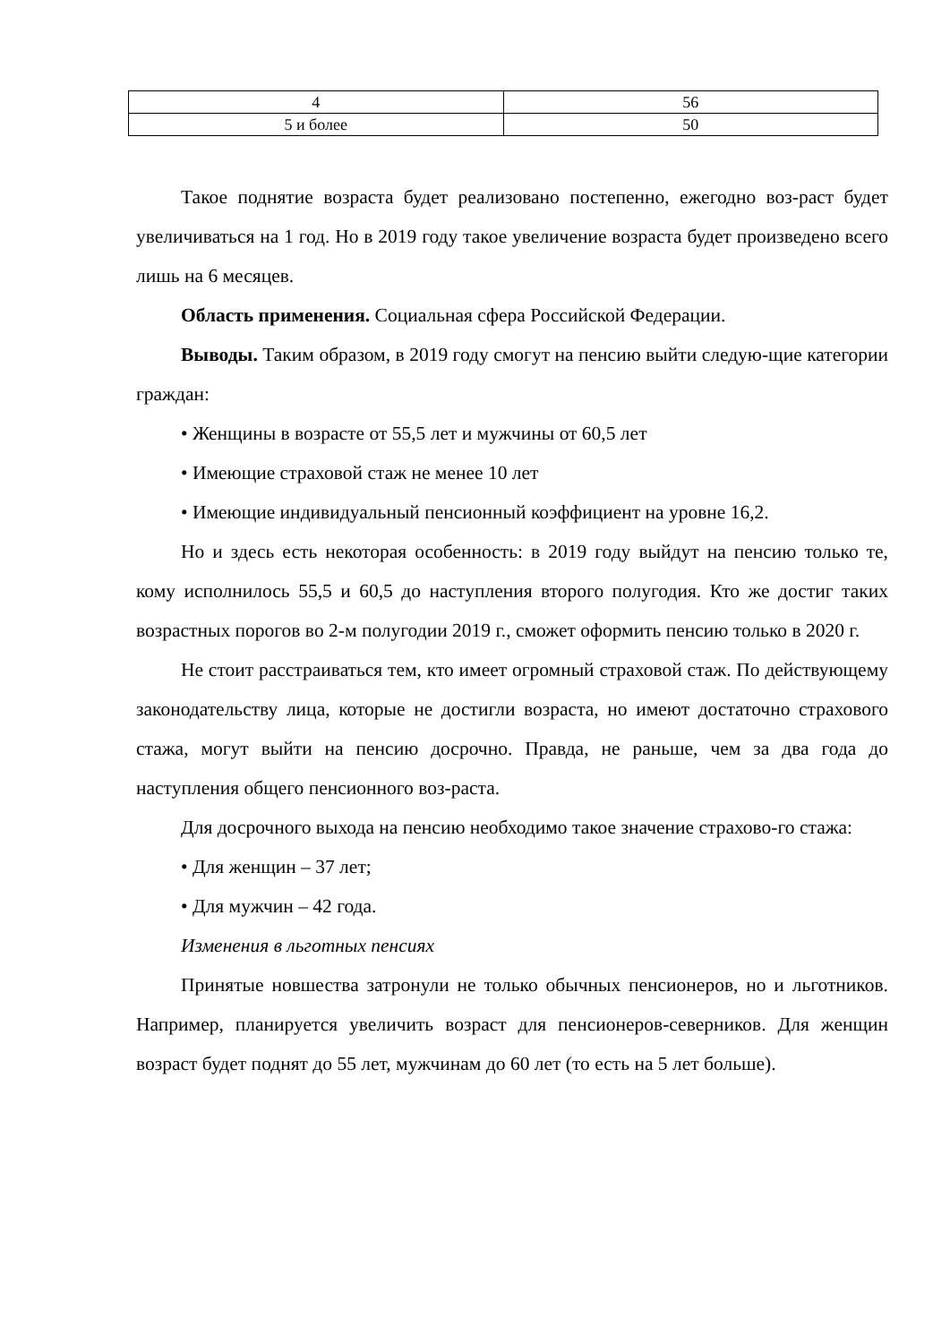| 4 | 56 |
| 5 и более | 50 |
Такое поднятие возраста будет реализовано постепенно, ежегодно воз-раст будет увеличиваться на 1 год. Но в 2019 году такое увеличение возраста будет произведено всего лишь на 6 месяцев.
Область применения. Социальная сфера Российской Федерации.
Выводы. Таким образом, в 2019 году смогут на пенсию выйти следую-щие категории граждан:
• Женщины в возрасте от 55,5 лет и мужчины от 60,5 лет
• Имеющие страховой стаж не менее 10 лет
• Имеющие индивидуальный пенсионный коэффициент на уровне 16,2.
Но и здесь есть некоторая особенность: в 2019 году выйдут на пенсию только те, кому исполнилось 55,5 и 60,5 до наступления второго полугодия. Кто же достиг таких возрастных порогов во 2-м полугодии 2019 г., сможет оформить пенсию только в 2020 г.
Не стоит расстраиваться тем, кто имеет огромный страховой стаж. По действующему законодательству лица, которые не достигли возраста, но имеют достаточно страхового стажа, могут выйти на пенсию досрочно. Правда, не раньше, чем за два года до наступления общего пенсионного воз-раста.
Для досрочного выхода на пенсию необходимо такое значение страхово-го стажа:
• Для женщин – 37 лет;
• Для мужчин – 42 года.
Изменения в льготных пенсиях
Принятые новшества затронули не только обычных пенсионеров, но и льготников. Например, планируется увеличить возраст для пенсионеров-северников. Для женщин возраст будет поднят до 55 лет, мужчинам до 60 лет (то есть на 5 лет больше).